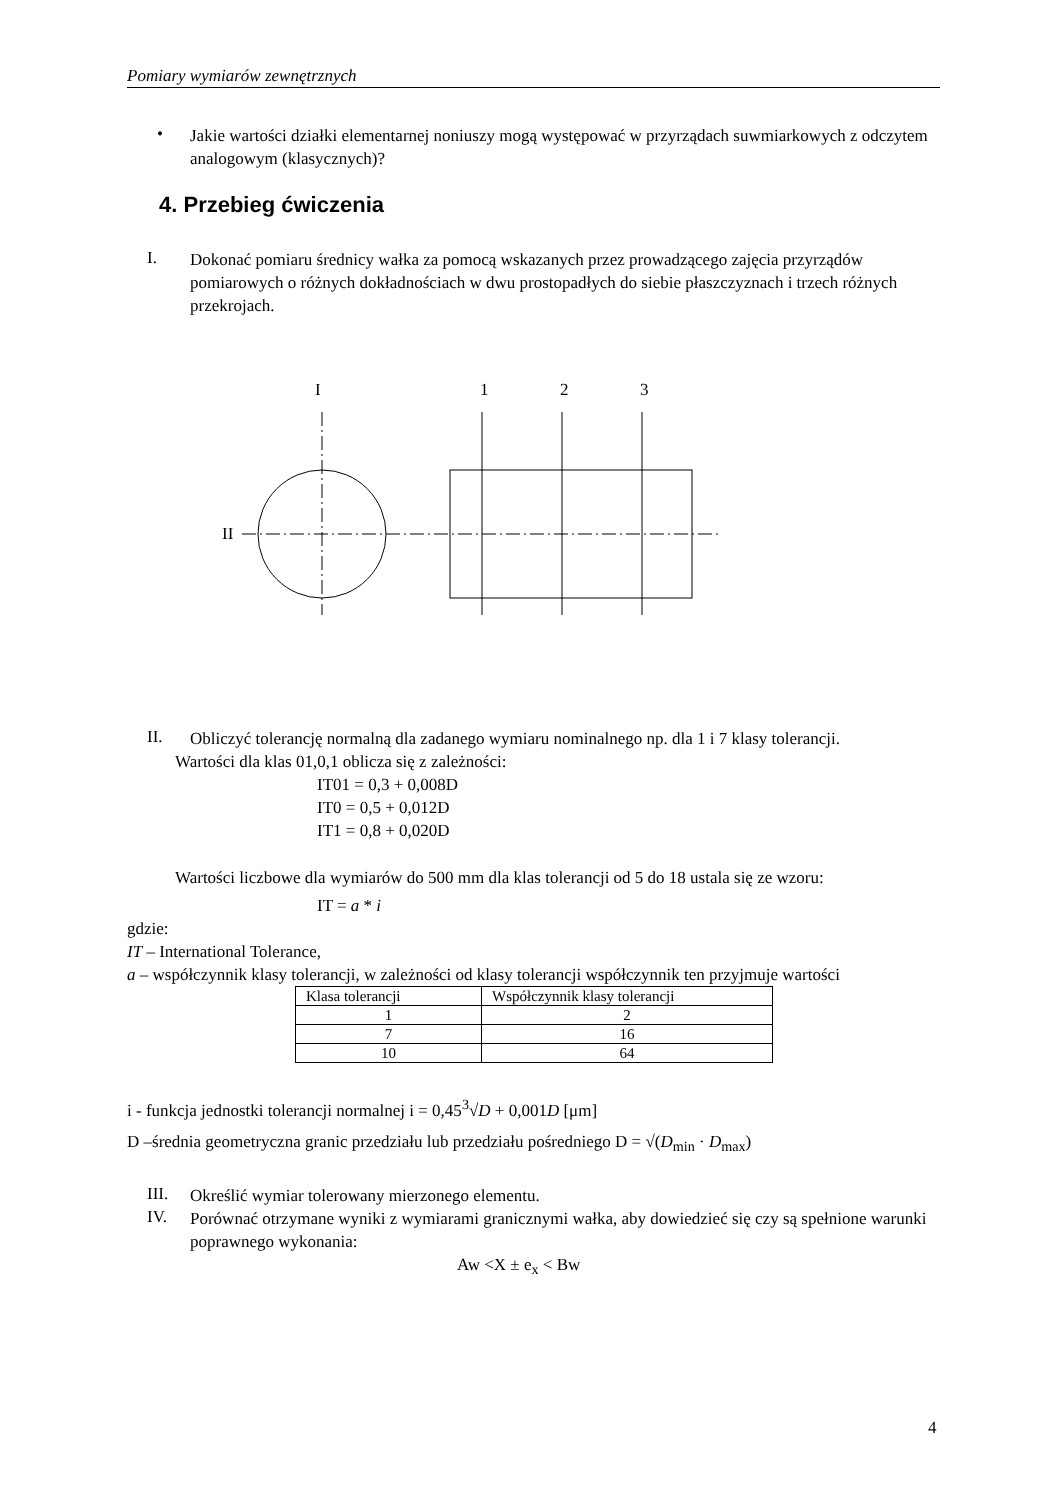Pomiary wymiarów zewnętrznych
•
Jakie wartości działki elementarnej noniuszy mogą występować w przyrządach suwmiarkowych z odczytem analogowym (klasycznych)?
4. Przebieg ćwiczenia
I.
Dokonać pomiaru średnicy wałka za pomocą wskazanych przez prowadzącego zajęcia przyrządów pomiarowych o różnych dokładnościach w dwu prostopadłych do siebie płaszczyznach i trzech różnych przekrojach.
I
1
2
3
II
II.
Obliczyć tolerancję normalną dla zadanego wymiaru nominalnego np. dla 1 i 7 klasy tolerancji.
Wartości dla klas 01,0,1 oblicza się z zależności:
IT01 = 0,3 + 0,008D
IT0 = 0,5 + 0,012D
IT1 = 0,8 + 0,020D
Wartości liczbowe dla wymiarów do 500 mm dla klas tolerancji od 5 do 18 ustala się ze wzoru:
IT = a * i
gdzie:
IT – International Tolerance,
a – współczynnik klasy tolerancji, w zależności od klasy tolerancji współczynnik ten przyjmuje wartości
| Klasa tolerancji | Współczynnik klasy tolerancji |
| 1 | 2 |
| 7 | 16 |
| 10 | 64 |
i - funkcja jednostki tolerancji normalnej i = 0,45<sup>3</sup>√D + 0,001D [μm]
D –średnia geometryczna granic przedziału lub przedziału pośredniego D = √(D<sub>min</sub> · D<sub>max</sub>)
III.
Określić wymiar tolerowany mierzonego elementu.
IV.
Porównać otrzymane wyniki z wymiarami granicznymi wałka, aby dowiedzieć się czy są spełnione warunki poprawnego wykonania:
Aw <X ± e<sub>x</sub> < Bw
4